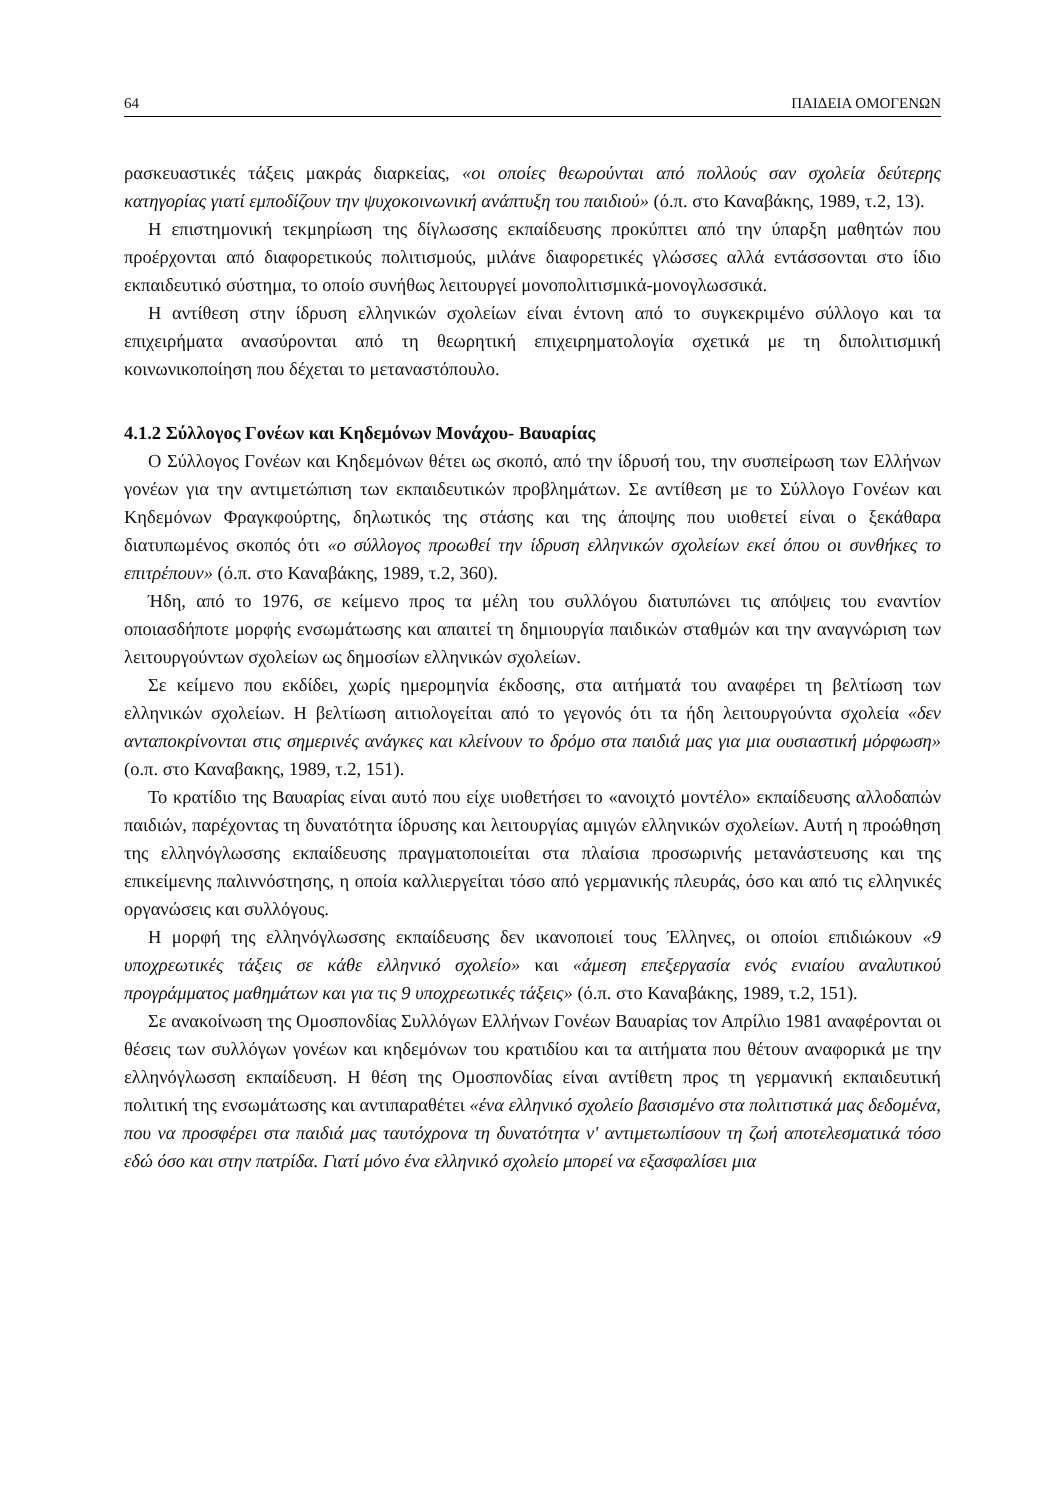64 ΠΑΙΔΕΙΑ ΟΜΟΓΕΝΩΝ
ρασκευαστικές τάξεις μακράς διαρκείας, «οι οποίες θεωρούνται από πολλούς σαν σχολεία δεύτερης κατηγορίας γιατί εμποδίζουν την ψυχοκοινωνική ανάπτυξη του παιδιού» (ό.π. στο Καναβάκης, 1989, τ.2, 13).
Η επιστημονική τεκμηρίωση της δίγλωσσης εκπαίδευσης προκύπτει από την ύπαρξη μαθητών που προέρχονται από διαφορετικούς πολιτισμούς, μιλάνε διαφορετικές γλώσσες αλλά εντάσσονται στο ίδιο εκπαιδευτικό σύστημα, το οποίο συνήθως λειτουργεί μονοπολιτισμικά-μονογλωσσικά.
Η αντίθεση στην ίδρυση ελληνικών σχολείων είναι έντονη από το συγκεκριμένο σύλλογο και τα επιχειρήματα ανασύρονται από τη θεωρητική επιχειρηματολογία σχετικά με τη διπολιτισμική κοινωνικοποίηση που δέχεται το μεταναστόπουλο.
4.1.2 Σύλλογος Γονέων και Κηδεμόνων Μονάχου- Βαυαρίας
Ο Σύλλογος Γονέων και Κηδεμόνων θέτει ως σκοπό, από την ίδρυσή του, την συσπείρωση των Ελλήνων γονέων για την αντιμετώπιση των εκπαιδευτικών προβλημάτων. Σε αντίθεση με το Σύλλογο Γονέων και Κηδεμόνων Φραγκφούρτης, δηλωτικός της στάσης και της άποψης που υιοθετεί είναι ο ξεκάθαρα διατυπωμένος σκοπός ότι «ο σύλλογος προωθεί την ίδρυση ελληνικών σχολείων εκεί όπου οι συνθήκες το επιτρέπουν» (ό.π. στο Καναβάκης, 1989, τ.2, 360).
Ήδη, από το 1976, σε κείμενο προς τα μέλη του συλλόγου διατυπώνει τις απόψεις του εναντίον οποιασδήποτε μορφής ενσωμάτωσης και απαιτεί τη δημιουργία παιδικών σταθμών και την αναγνώριση των λειτουργούντων σχολείων ως δημοσίων ελληνικών σχολείων.
Σε κείμενο που εκδίδει, χωρίς ημερομηνία έκδοσης, στα αιτήματά του αναφέρει τη βελτίωση των ελληνικών σχολείων. Η βελτίωση αιτιολογείται από το γεγονός ότι τα ήδη λειτουργούντα σχολεία «δεν ανταποκρίνονται στις σημερινές ανάγκες και κλείνουν το δρόμο στα παιδιά μας για μια ουσιαστική μόρφωση» (ο.π. στο Καναβακης, 1989, τ.2, 151).
Το κρατίδιο της Βαυαρίας είναι αυτό που είχε υιοθετήσει το «ανοιχτό μοντέλο» εκπαίδευσης αλλοδαπών παιδιών, παρέχοντας τη δυνατότητα ίδρυσης και λειτουργίας αμιγών ελληνικών σχολείων. Αυτή η προώθηση της ελληνόγλωσσης εκπαίδευσης πραγματοποιείται στα πλαίσια προσωρινής μετανάστευσης και της επικείμενης παλιννόστησης, η οποία καλλιεργείται τόσο από γερμανικής πλευράς, όσο και από τις ελληνικές οργανώσεις και συλλόγους.
Η μορφή της ελληνόγλωσσης εκπαίδευσης δεν ικανοποιεί τους Έλληνες, οι οποίοι επιδιώκουν «9 υποχρεωτικές τάξεις σε κάθε ελληνικό σχολείο» και «άμεση επεξεργασία ενός ενιαίου αναλυτικού προγράμματος μαθημάτων και για τις 9 υποχρεωτικές τάξεις» (ό.π. στο Καναβάκης, 1989, τ.2, 151).
Σε ανακοίνωση της Ομοσπονδίας Συλλόγων Ελλήνων Γονέων Βαυαρίας τον Απρίλιο 1981 αναφέρονται οι θέσεις των συλλόγων γονέων και κηδεμόνων του κρατιδίου και τα αιτήματα που θέτουν αναφορικά με την ελληνόγλωσση εκπαίδευση. Η θέση της Ομοσπονδίας είναι αντίθετη προς τη γερμανική εκπαιδευτική πολιτική της ενσωμάτωσης και αντιπαραθέτει «ένα ελληνικό σχολείο βασισμένο στα πολιτιστικά μας δεδομένα, που να προσφέρει στα παιδιά μας ταυτόχρονα τη δυνατότητα ν' αντιμετωπίσουν τη ζωή αποτελεσματικά τόσο εδώ όσο και στην πατρίδα. Γιατί μόνο ένα ελληνικό σχολείο μπορεί να εξασφαλίσει μια